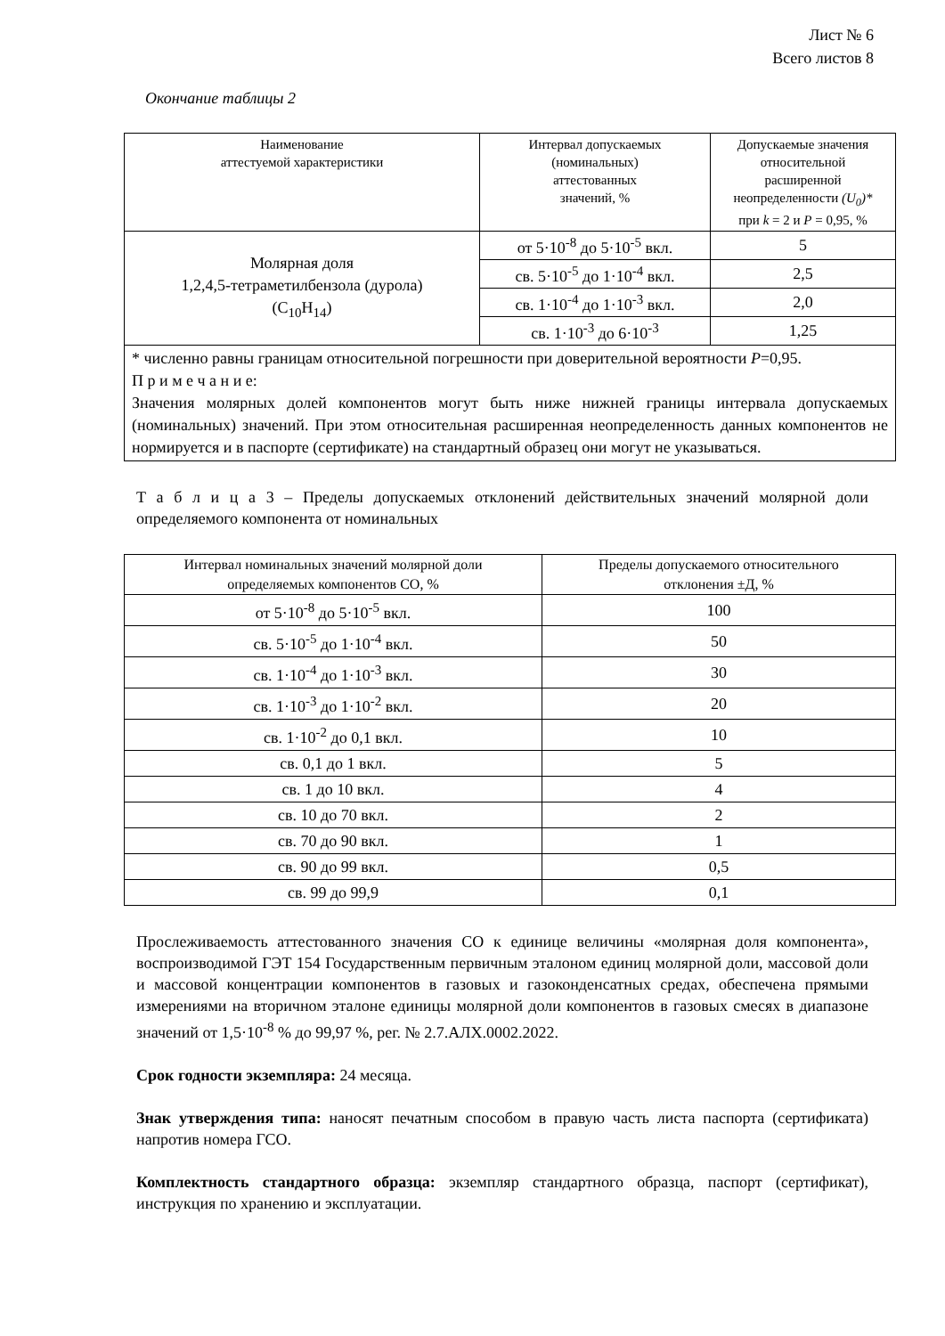Лист № 6
Всего листов 8
Окончание таблицы 2
| Наименование аттестуемой характеристики | Интервал допускаемых (номинальных) аттестованных значений, % | Допускаемые значения относительной расширенной неопределенности (U<sub>0</sub>)* при k = 2 и P = 0,95, % |
| --- | --- | --- |
| Молярная доля 1,2,4,5-тетраметилбензола (дурола) (C<sub>10</sub>H<sub>14</sub>) | от 5·10<sup>-8</sup> до 5·10<sup>-5</sup> вкл. | 5 |
| | св. 5·10<sup>-5</sup> до 1·10<sup>-4</sup> вкл. | 2,5 |
| | св. 1·10<sup>-4</sup> до 1·10<sup>-3</sup> вкл. | 2,0 |
| | св. 1·10<sup>-3</sup> до 6·10<sup>-3</sup> | 1,25 |
| * численно равны границам относительной погрешности при доверительной вероятности P =0,95. П р и м е ч а н и е: Значения молярных долей компонентов могут быть ниже нижней границы интервала допускаемых (номинальных) значений. При этом относительная расширенная неопределенность данных компонентов не нормируется и в паспорте (сертификате) на стандартный образец они могут не указываться. | | |
Т а б л и ц а 3 – Пределы допускаемых отклонений действительных значений молярной доли определяемого компонента от номинальных
| Интервал номинальных значений молярной доли определяемых компонентов СО, % | Пределы допускаемого относительного отклонения ±Д, % |
| --- | --- |
| от 5·10<sup>-8</sup> до 5·10<sup>-5</sup> вкл. | 100 |
| св. 5·10<sup>-5</sup> до 1·10<sup>-4</sup> вкл. | 50 |
| св. 1·10<sup>-4</sup> до 1·10<sup>-3</sup> вкл. | 30 |
| св. 1·10<sup>-3</sup> до 1·10<sup>-2</sup> вкл. | 20 |
| св. 1·10<sup>-2</sup> до 0,1 вкл. | 10 |
| св. 0,1 до 1 вкл. | 5 |
| св. 1 до 10 вкл. | 4 |
| св. 10 до 70 вкл. | 2 |
| св. 70 до 90 вкл. | 1 |
| св. 90 до 99 вкл. | 0,5 |
| св. 99 до 99,9 | 0,1 |
Прослеживаемость аттестованного значения СО к единице величины «молярная доля компонента», воспроизводимой ГЭТ 154 Государственным первичным эталоном единиц молярной доли, массовой доли и массовой концентрации компонентов в газовых и газоконденсатных средах, обеспечена прямыми измерениями на вторичном эталоне единицы молярной доли компонентов в газовых смесях в диапазоне значений от 1,5·10<sup>-8</sup> % до 99,97 %, рег. № 2.7.АЛХ.0002.2022.
Срок годности экземпляра: 24 месяца.
Знак утверждения типа: наносят печатным способом в правую часть листа паспорта (сертификата) напротив номера ГСО.
Комплектность стандартного образца: экземпляр стандартного образца, паспорт (сертификат), инструкция по хранению и эксплуатации.